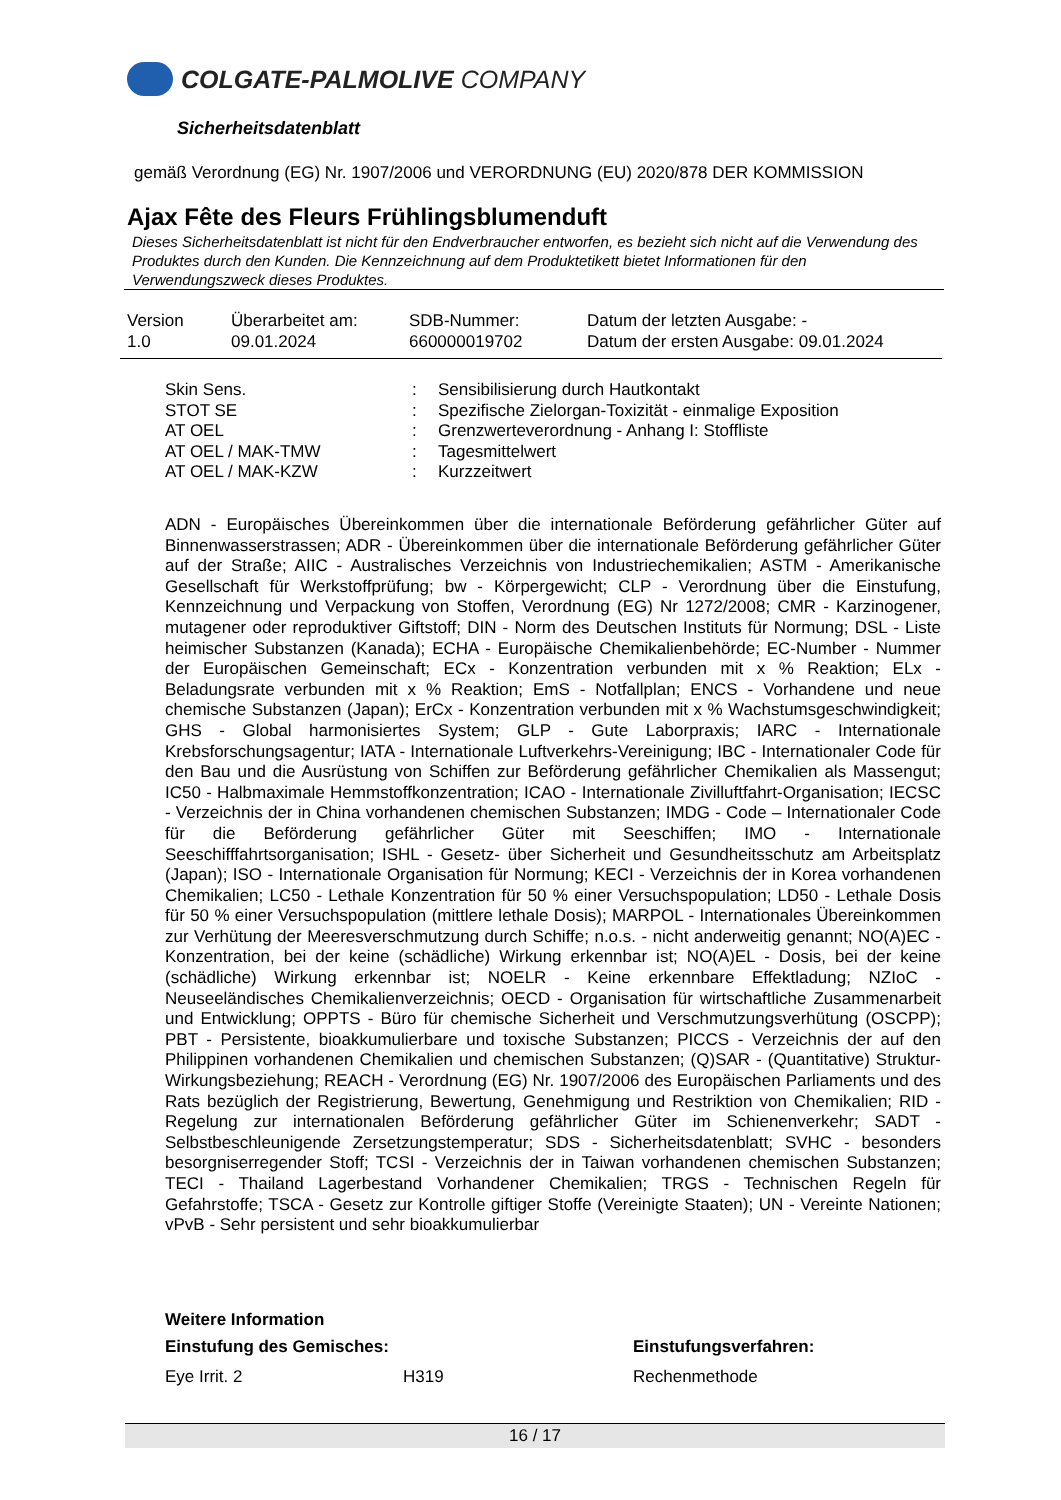COLGATE-PALMOLIVE COMPANY
Sicherheitsdatenblatt
gemäß Verordnung (EG) Nr. 1907/2006 und VERORDNUNG (EU) 2020/878 DER KOMMISSION
Ajax Fête des Fleurs Frühlingsblumenduft
Dieses Sicherheitsdatenblatt ist nicht für den Endverbraucher entworfen, es bezieht sich nicht auf die Verwendung des Produktes durch den Kunden. Die Kennzeichnung auf dem Produktetikett bietet Informationen für den Verwendungszweck dieses Produktes.
| Version 1.0 | Überarbeitet am: 09.01.2024 | SDB-Nummer: 660000019702 | Datum der letzten Ausgabe: - Datum der ersten Ausgabe: 09.01.2024 |
| Skin Sens. | : | Sensibilisierung durch Hautkontakt |
| STOT SE | : | Spezifische Zielorgan-Toxizität - einmalige Exposition |
| AT OEL | : | Grenzwerteverordnung - Anhang I: Stoffliste |
| AT OEL / MAK-TMW | : | Tagesmittelwert |
| AT OEL / MAK-KZW | : | Kurzzeitwert |
ADN - Europäisches Übereinkommen über die internationale Beförderung gefährlicher Güter auf Binnenwasserstrassen; ADR - Übereinkommen über die internationale Beförderung gefährlicher Güter auf der Straße; AIIC - Australisches Verzeichnis von Industriechemikalien; ASTM - Amerikanische Gesellschaft für Werkstoffprüfung; bw - Körpergewicht; CLP - Verordnung über die Einstufung, Kennzeichnung und Verpackung von Stoffen, Verordnung (EG) Nr 1272/2008; CMR - Karzinogener, mutagener oder reproduktiver Giftstoff; DIN - Norm des Deutschen Instituts für Normung; DSL - Liste heimischer Substanzen (Kanada); ECHA - Europäische Chemikalienbehörde; EC-Number - Nummer der Europäischen Gemeinschaft; ECx - Konzentration verbunden mit x % Reaktion; ELx - Beladungsrate verbunden mit x % Reaktion; EmS - Notfallplan; ENCS - Vorhandene und neue chemische Substanzen (Japan); ErCx - Konzentration verbunden mit x % Wachstumsgeschwindigkeit; GHS - Global harmonisiertes System; GLP - Gute Laborpraxis; IARC - Internationale Krebsforschungsagentur; IATA - Internationale Luftverkehrs-Vereinigung; IBC - Internationaler Code für den Bau und die Ausrüstung von Schiffen zur Beförderung gefährlicher Chemikalien als Massengut; IC50 - Halbmaximale Hemmstoffkonzentration; ICAO - Internationale Zivilluftfahrt-Organisation; IECSC - Verzeichnis der in China vorhandenen chemischen Substanzen; IMDG - Code – Internationaler Code für die Beförderung gefährlicher Güter mit Seeschiffen; IMO - Internationale Seeschifffahrtsorganisation; ISHL - Gesetz- über Sicherheit und Gesundheitsschutz am Arbeitsplatz (Japan); ISO - Internationale Organisation für Normung; KECI - Verzeichnis der in Korea vorhandenen Chemikalien; LC50 - Lethale Konzentration für 50 % einer Versuchspopulation; LD50 - Lethale Dosis für 50 % einer Versuchspopulation (mittlere lethale Dosis); MARPOL - Internationales Übereinkommen zur Verhütung der Meeresverschmutzung durch Schiffe; n.o.s. - nicht anderweitig genannt; NO(A)EC - Konzentration, bei der keine (schädliche) Wirkung erkennbar ist; NO(A)EL - Dosis, bei der keine (schädliche) Wirkung erkennbar ist; NOELR - Keine erkennbare Effektladung; NZIoC - Neuseeländisches Chemikalienverzeichnis; OECD - Organisation für wirtschaftliche Zusammenarbeit und Entwicklung; OPPTS - Büro für chemische Sicherheit und Verschmutzungsverhütung (OSCPP); PBT - Persistente, bioakkumulierbare und toxische Substanzen; PICCS - Verzeichnis der auf den Philippinen vorhandenen Chemikalien und chemischen Substanzen; (Q)SAR - (Quantitative) Struktur-Wirkungsbeziehung; REACH - Verordnung (EG) Nr. 1907/2006 des Europäischen Parliaments und des Rats bezüglich der Registrierung, Bewertung, Genehmigung und Restriktion von Chemikalien; RID - Regelung zur internationalen Beförderung gefährlicher Güter im Schienenverkehr; SADT - Selbstbeschleunigende Zersetzungstemperatur; SDS - Sicherheitsdatenblatt; SVHC - besonders besorgniserregender Stoff; TCSI - Verzeichnis der in Taiwan vorhandenen chemischen Substanzen; TECI - Thailand Lagerbestand Vorhandener Chemikalien; TRGS - Technischen Regeln für Gefahrstoffe; TSCA - Gesetz zur Kontrolle giftiger Stoffe (Vereinigte Staaten); UN - Vereinte Nationen; vPvB - Sehr persistent und sehr bioakkumulierbar
Weitere Information
| Einstufung des Gemisches: | | Einstufungsverfahren: |
| --- | --- | --- |
| Eye Irrit. 2 | H319 | Rechenmethode |
16 / 17